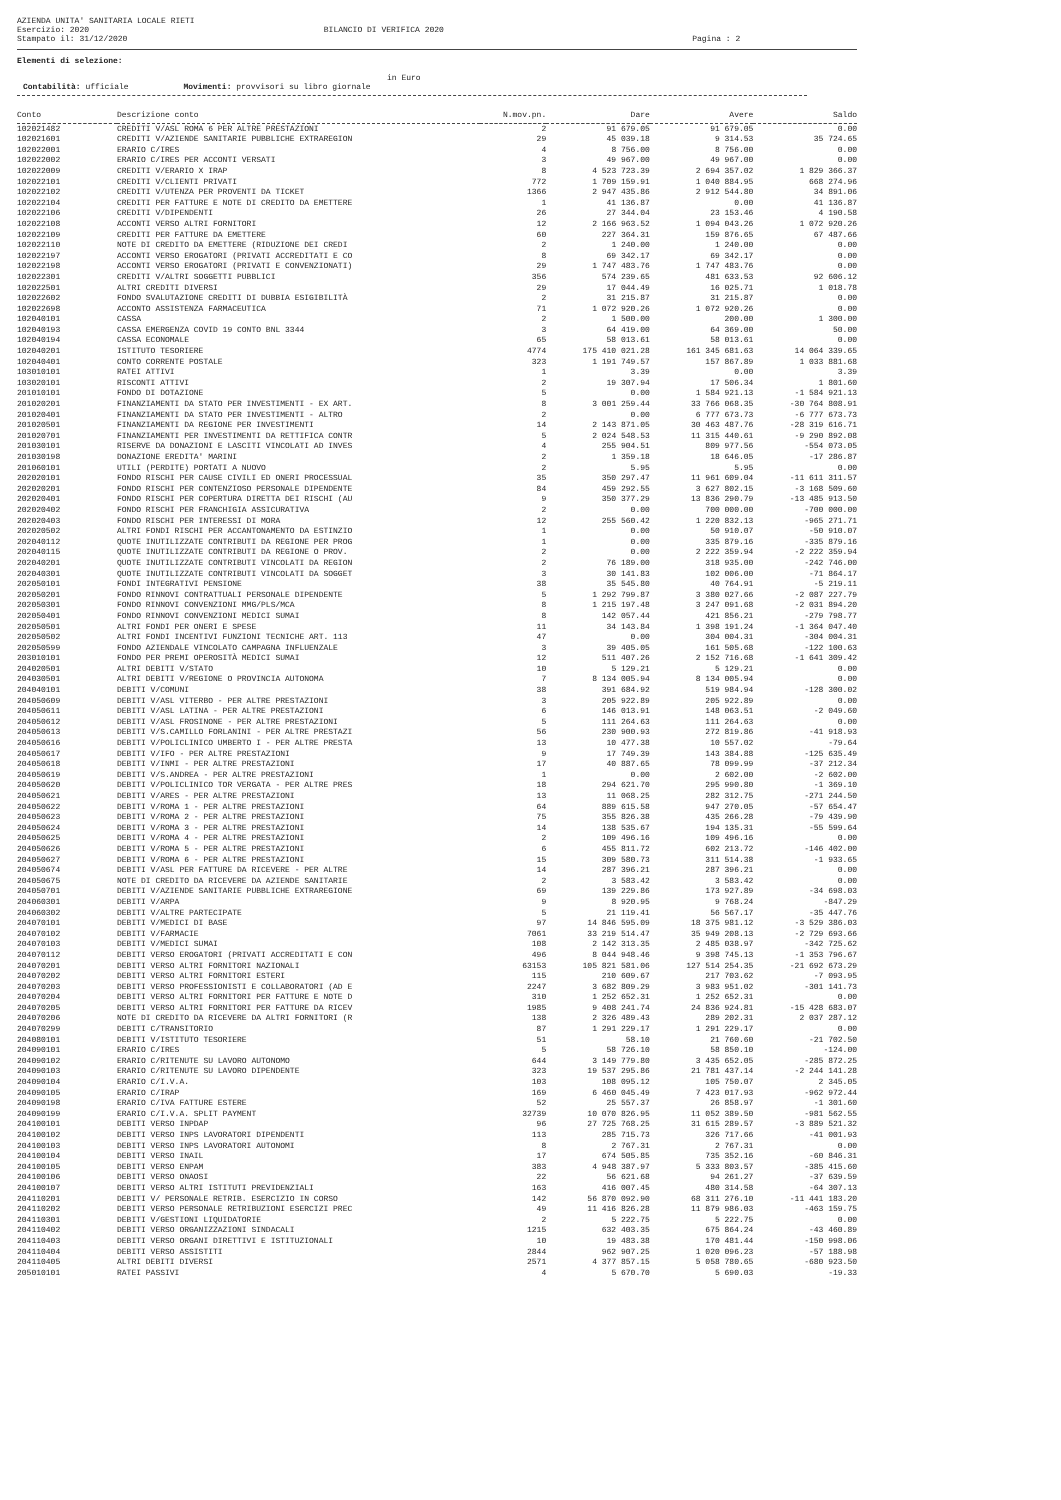AZIENDA UNITA' SANITARIA LOCALE RIETI
Esercizio: 2020 BILANCIO DI VERIFICA 2020
Stampato il: 31/12/2020 Pagina : 2
Elementi di selezione:
in Euro
Contabilità: ufficiale Movimenti: provvisori su libro giornale
| Conto | Descrizione conto | N.mov.pn. | Dare | Avere | Saldo |
| --- | --- | --- | --- | --- | --- |
| 102021482 | CREDITI V/ASL ROMA 6 PER ALTRE PRESTAZIONI | 2 | 91 679.05 | 91 679.05 | 0.00 |
| 102021601 | CREDITI V/AZIENDE SANITARIE PUBBLICHE EXTRAREGION | 29 | 45 039.18 | 9 314.53 | 35 724.65 |
| 102022001 | ERARIO C/IRES | 4 | 8 756.00 | 8 756.00 | 0.00 |
| 102022002 | ERARIO C/IRES PER ACCONTI VERSATI | 3 | 49 967.00 | 49 967.00 | 0.00 |
| 102022009 | CREDITI V/ERARIO X IRAP | 8 | 4 523 723.39 | 2 694 357.02 | 1 829 366.37 |
| 102022101 | CREDITI V/CLIENTI PRIVATI | 772 | 1 709 159.91 | 1 040 884.95 | 668 274.96 |
| 102022102 | CREDITI V/UTENZA PER PROVENTI DA TICKET | 1366 | 2 947 435.86 | 2 912 544.80 | 34 891.06 |
| 102022104 | CREDITI PER FATTURE E NOTE DI CREDITO DA EMETTERE | 1 | 41 136.87 | 0.00 | 41 136.87 |
| 102022106 | CREDITI V/DIPENDENTI | 26 | 27 344.04 | 23 153.46 | 4 190.58 |
| 102022108 | ACCONTI VERSO ALTRI FORNITORI | 12 | 2 166 963.52 | 1 094 043.26 | 1 072 920.26 |
| 102022109 | CREDITI PER FATTURE DA EMETTERE | 60 | 227 364.31 | 159 876.65 | 67 487.66 |
| 102022110 | NOTE DI CREDITO DA EMETTERE (RIDUZIONE DEI CREDI | 2 | 1 240.00 | 1 240.00 | 0.00 |
| 102022197 | ACCONTI VERSO EROGATORI (PRIVATI ACCREDITATI E CO | 8 | 69 342.17 | 69 342.17 | 0.00 |
| 102022198 | ACCONTI VERSO EROGATORI (PRIVATI E CONVENZIONATI) | 29 | 1 747 483.76 | 1 747 483.76 | 0.00 |
| 102022301 | CREDITI V/ALTRI SOGGETTI PUBBLICI | 356 | 574 239.65 | 481 633.53 | 92 606.12 |
| 102022501 | ALTRI CREDITI DIVERSI | 29 | 17 044.49 | 16 025.71 | 1 018.78 |
| 102022602 | FONDO SVALUTAZIONE CREDITI DI DUBBIA ESIGIBILITÀ | 2 | 31 215.87 | 31 215.87 | 0.00 |
| 102022698 | ACCONTO ASSISTENZA FARMACEUTICA | 71 | 1 072 920.26 | 1 072 920.26 | 0.00 |
| 102040101 | CASSA | 2 | 1 500.00 | 200.00 | 1 300.00 |
| 102040193 | CASSA EMERGENZA COVID 19 CONTO BNL 3344 | 3 | 64 419.00 | 64 369.00 | 50.00 |
| 102040194 | CASSA ECONOMALE | 65 | 58 013.61 | 58 013.61 | 0.00 |
| 102040201 | ISTITUTO TESORIERE | 4774 | 175 410 021.28 | 161 345 681.63 | 14 064 339.65 |
| 102040401 | CONTO CORRENTE POSTALE | 323 | 1 191 749.57 | 157 867.89 | 1 033 881.68 |
| 103010101 | RATEI ATTIVI | 1 | 3.39 | 0.00 | 3.39 |
| 103020101 | RISCONTI ATTIVI | 2 | 19 307.94 | 17 506.34 | 1 801.60 |
| 201010101 | FONDO DI DOTAZIONE | 5 | 0.00 | 1 584 921.13 | -1 584 921.13 |
| 201020201 | FINANZIAMENTI DA STATO PER INVESTIMENTI - EX ART. | 8 | 3 001 259.44 | 33 766 068.35 | -30 764 808.91 |
| 201020401 | FINANZIAMENTI DA STATO PER INVESTIMENTI - ALTRO | 2 | 0.00 | 6 777 673.73 | -6 777 673.73 |
| 201020501 | FINANZIAMENTI DA REGIONE PER INVESTIMENTI | 14 | 2 143 871.05 | 30 463 487.76 | -28 319 616.71 |
| 201020701 | FINANZIAMENTI PER INVESTIMENTI DA RETTIFICA CONTR | 5 | 2 024 548.53 | 11 315 440.61 | -9 290 892.08 |
| 201030101 | RISERVE DA DONAZIONI E LASCITI VINCOLATI AD INVES | 4 | 255 904.51 | 809 977.56 | -554 073.05 |
| 201030198 | DONAZIONE EREDITA' MARINI | 2 | 1 359.18 | 18 646.05 | -17 286.87 |
| 201060101 | UTILI (PERDITE) PORTATI A NUOVO | 2 | 5.95 | 5.95 | 0.00 |
| 202020101 | FONDO RISCHI PER CAUSE CIVILI ED ONERI PROCESSUAL | 35 | 350 297.47 | 11 961 609.04 | -11 611 311.57 |
| 202020201 | FONDO RISCHI PER CONTENZIOSO PERSONALE DIPENDENTE | 84 | 459 292.55 | 3 627 802.15 | -3 168 509.60 |
| 202020401 | FONDO RISCHI PER COPERTURA DIRETTA DEI RISCHI (AU | 9 | 350 377.29 | 13 836 290.79 | -13 485 913.50 |
| 202020402 | FONDO RISCHI PER FRANCHIGIA ASSICURATIVA | 2 | 0.00 | 700 000.00 | -700 000.00 |
| 202020403 | FONDO RISCHI PER INTERESSI DI MORA | 12 | 255 560.42 | 1 220 832.13 | -965 271.71 |
| 202020502 | ALTRI FONDI RISCHI PER ACCANTONAMENTO DA ESTINZIO | 1 | 0.00 | 50 910.07 | -50 910.07 |
| 202040112 | QUOTE INUTILIZZATE CONTRIBUTI DA REGIONE PER PROG | 1 | 0.00 | 335 879.16 | -335 879.16 |
| 202040115 | QUOTE INUTILIZZATE CONTRIBUTI DA REGIONE O PROV. | 2 | 0.00 | 2 222 359.94 | -2 222 359.94 |
| 202040201 | QUOTE INUTILIZZATE CONTRIBUTI VINCOLATI DA REGION | 2 | 76 189.00 | 318 935.00 | -242 746.00 |
| 202040301 | QUOTE INUTILIZZATE CONTRIBUTI VINCOLATI DA SOGGET | 3 | 30 141.83 | 102 006.00 | -71 864.17 |
| 202050101 | FONDI INTEGRATIVI PENSIONE | 38 | 35 545.80 | 40 764.91 | -5 219.11 |
| 202050201 | FONDO RINNOVI CONTRATTUALI PERSONALE DIPENDENTE | 5 | 1 292 799.87 | 3 380 027.66 | -2 087 227.79 |
| 202050301 | FONDO RINNOVI CONVENZIONI MMG/PLS/MCA | 8 | 1 215 197.48 | 3 247 091.68 | -2 031 894.20 |
| 202050401 | FONDO RINNOVI CONVENZIONI MEDICI SUMAI | 8 | 142 057.44 | 421 856.21 | -279 798.77 |
| 202050501 | ALTRI FONDI PER ONERI E SPESE | 11 | 34 143.84 | 1 398 191.24 | -1 364 047.40 |
| 202050502 | ALTRI FONDI INCENTIVI FUNZIONI TECNICHE ART. 113 | 47 | 0.00 | 304 004.31 | -304 004.31 |
| 202050599 | FONDO AZIENDALE VINCOLATO CAMPAGNA INFLUENZALE | 3 | 39 405.05 | 161 505.68 | -122 100.63 |
| 203010101 | FONDO PER PREMI OPEROSITÀ MEDICI SUMAI | 12 | 511 407.26 | 2 152 716.68 | -1 641 309.42 |
| 204020501 | ALTRI DEBITI V/STATO | 10 | 5 129.21 | 5 129.21 | 0.00 |
| 204030501 | ALTRI DEBITI V/REGIONE O PROVINCIA AUTONOMA | 7 | 8 134 005.94 | 8 134 005.94 | 0.00 |
| 204040101 | DEBITI V/COMUNI | 38 | 391 684.92 | 519 984.94 | -128 300.02 |
| 204050609 | DEBITI V/ASL VITERBO - PER ALTRE PRESTAZIONI | 3 | 205 922.89 | 205 922.89 | 0.00 |
| 204050611 | DEBITI V/ASL LATINA - PER ALTRE PRESTAZIONI | 6 | 146 013.91 | 148 063.51 | -2 049.60 |
| 204050612 | DEBITI V/ASL FROSINONE - PER ALTRE PRESTAZIONI | 5 | 111 264.63 | 111 264.63 | 0.00 |
| 204050613 | DEBITI V/S.CAMILLO FORLANINI - PER ALTRE PRESTAZI | 56 | 230 900.93 | 272 819.86 | -41 918.93 |
| 204050616 | DEBITI V/POLICLINICO UMBERTO I - PER ALTRE PRESTA | 13 | 10 477.38 | 10 557.02 | -79.64 |
| 204050617 | DEBITI V/IFO - PER ALTRE PRESTAZIONI | 9 | 17 749.39 | 143 384.88 | -125 635.49 |
| 204050618 | DEBITI V/INMI - PER ALTRE PRESTAZIONI | 17 | 40 887.65 | 78 099.99 | -37 212.34 |
| 204050619 | DEBITI V/S.ANDREA - PER ALTRE PRESTAZIONI | 1 | 0.00 | 2 602.00 | -2 602.00 |
| 204050620 | DEBITI V/POLICLINICO TOR VERGATA - PER ALTRE PRES | 18 | 294 621.70 | 295 990.80 | -1 369.10 |
| 204050621 | DEBITI V/ARES - PER ALTRE PRESTAZIONI | 13 | 11 068.25 | 282 312.75 | -271 244.50 |
| 204050622 | DEBITI V/ROMA 1 - PER ALTRE PRESTAZIONI | 64 | 889 615.58 | 947 270.05 | -57 654.47 |
| 204050623 | DEBITI V/ROMA 2 - PER ALTRE PRESTAZIONI | 75 | 355 826.38 | 435 266.28 | -79 439.90 |
| 204050624 | DEBITI V/ROMA 3 - PER ALTRE PRESTAZIONI | 14 | 138 535.67 | 194 135.31 | -55 599.64 |
| 204050625 | DEBITI V/ROMA 4 - PER ALTRE PRESTAZIONI | 2 | 109 496.16 | 109 496.16 | 0.00 |
| 204050626 | DEBITI V/ROMA 5 - PER ALTRE PRESTAZIONI | 6 | 455 811.72 | 602 213.72 | -146 402.00 |
| 204050627 | DEBITI V/ROMA 6 - PER ALTRE PRESTAZIONI | 15 | 309 580.73 | 311 514.38 | -1 933.65 |
| 204050674 | DEBITI V/ASL PER FATTURE DA RICEVERE - PER ALTRE | 14 | 287 396.21 | 287 396.21 | 0.00 |
| 204050675 | NOTE DI CREDITO DA RICEVERE DA AZIENDE SANITARIE | 2 | 3 583.42 | 3 583.42 | 0.00 |
| 204050701 | DEBITI V/AZIENDE SANITARIE PUBBLICHE EXTRAREGIONE | 69 | 139 229.86 | 173 927.89 | -34 698.03 |
| 204060301 | DEBITI V/ARPA | 9 | 8 920.95 | 9 768.24 | -847.29 |
| 204060302 | DEBITI V/ALTRE PARTECIPATE | 5 | 21 119.41 | 56 567.17 | -35 447.76 |
| 204070101 | DEBITI V/MEDICI DI BASE | 97 | 14 846 595.09 | 18 375 981.12 | -3 529 386.03 |
| 204070102 | DEBITI V/FARMACIE | 7061 | 33 219 514.47 | 35 949 208.13 | -2 729 693.66 |
| 204070103 | DEBITI V/MEDICI SUMAI | 108 | 2 142 313.35 | 2 485 038.97 | -342 725.62 |
| 204070112 | DEBITI VERSO EROGATORI (PRIVATI ACCREDITATI E CON | 496 | 8 044 948.46 | 9 398 745.13 | -1 353 796.67 |
| 204070201 | DEBITI VERSO ALTRI FORNITORI NAZIONALI | 63153 | 105 821 581.06 | 127 514 254.35 | -21 692 673.29 |
| 204070202 | DEBITI VERSO ALTRI FORNITORI ESTERI | 115 | 210 609.67 | 217 703.62 | -7 093.95 |
| 204070203 | DEBITI VERSO PROFESSIONISTI E COLLABORATORI (AD E | 2247 | 3 682 809.29 | 3 983 951.02 | -301 141.73 |
| 204070204 | DEBITI VERSO ALTRI FORNITORI PER FATTURE E NOTE D | 310 | 1 252 652.31 | 1 252 652.31 | 0.00 |
| 204070205 | DEBITI VERSO ALTRI FORNITORI PER FATTURE DA RICEV | 1985 | 9 408 241.74 | 24 836 924.81 | -15 428 683.07 |
| 204070206 | NOTE DI CREDITO DA RICEVERE DA ALTRI FORNITORI (R | 138 | 2 326 489.43 | 289 202.31 | 2 037 287.12 |
| 204070299 | DEBITI C/TRANSITORIO | 87 | 1 291 229.17 | 1 291 229.17 | 0.00 |
| 204080101 | DEBITI V/ISTITUTO TESORIERE | 51 | 58.10 | 21 760.60 | -21 702.50 |
| 204090101 | ERARIO C/IRES | 5 | 58 726.10 | 58 850.10 | -124.00 |
| 204090102 | ERARIO C/RITENUTE SU LAVORO AUTONOMO | 644 | 3 149 779.80 | 3 435 652.05 | -285 872.25 |
| 204090103 | ERARIO C/RITENUTE SU LAVORO DIPENDENTE | 323 | 19 537 295.86 | 21 781 437.14 | -2 244 141.28 |
| 204090104 | ERARIO C/I.V.A. | 103 | 108 095.12 | 105 750.07 | 2 345.05 |
| 204090105 | ERARIO C/IRAP | 169 | 6 460 045.49 | 7 423 017.93 | -962 972.44 |
| 204090198 | ERARIO C/IVA FATTURE ESTERE | 52 | 25 557.37 | 26 858.97 | -1 301.60 |
| 204090199 | ERARIO C/I.V.A. SPLIT PAYMENT | 32739 | 10 070 826.95 | 11 052 389.50 | -981 562.55 |
| 204100101 | DEBITI VERSO INPDAP | 96 | 27 725 768.25 | 31 615 289.57 | -3 889 521.32 |
| 204100102 | DEBITI VERSO INPS LAVORATORI DIPENDENTI | 113 | 285 715.73 | 326 717.66 | -41 001.93 |
| 204100103 | DEBITI VERSO INPS LAVORATORI AUTONOMI | 8 | 2 767.31 | 2 767.31 | 0.00 |
| 204100104 | DEBITI VERSO INAIL | 17 | 674 505.85 | 735 352.16 | -60 846.31 |
| 204100105 | DEBITI VERSO ENPAM | 383 | 4 948 387.97 | 5 333 803.57 | -385 415.60 |
| 204100106 | DEBITI VERSO ONAOSI | 22 | 56 621.68 | 94 261.27 | -37 639.59 |
| 204100107 | DEBITI VERSO ALTRI ISTITUTI PREVIDENZIALI | 163 | 416 007.45 | 480 314.58 | -64 307.13 |
| 204110201 | DEBITI V/ PERSONALE RETRIB. ESERCIZIO IN CORSO | 142 | 56 870 092.90 | 68 311 276.10 | -11 441 183.20 |
| 204110202 | DEBITI VERSO PERSONALE RETRIBUZIONI ESERCIZI PREC | 49 | 11 416 826.28 | 11 879 986.03 | -463 159.75 |
| 204110301 | DEBITI V/GESTIONI LIQUIDATORIE | 2 | 5 222.75 | 5 222.75 | 0.00 |
| 204110402 | DEBITI VERSO ORGANIZZAZIONI SINDACALI | 1215 | 632 403.35 | 675 864.24 | -43 460.89 |
| 204110403 | DEBITI VERSO ORGANI DIRETTIVI E ISTITUZIONALI | 10 | 19 483.38 | 170 481.44 | -150 998.06 |
| 204110404 | DEBITI VERSO ASSISTITI | 2844 | 962 907.25 | 1 020 096.23 | -57 188.98 |
| 204110405 | ALTRI DEBITI DIVERSI | 2571 | 4 377 857.15 | 5 058 780.65 | -680 923.50 |
| 205010101 | RATEI PASSIVI | 4 | 5 670.70 | 5 690.03 | -19.33 |